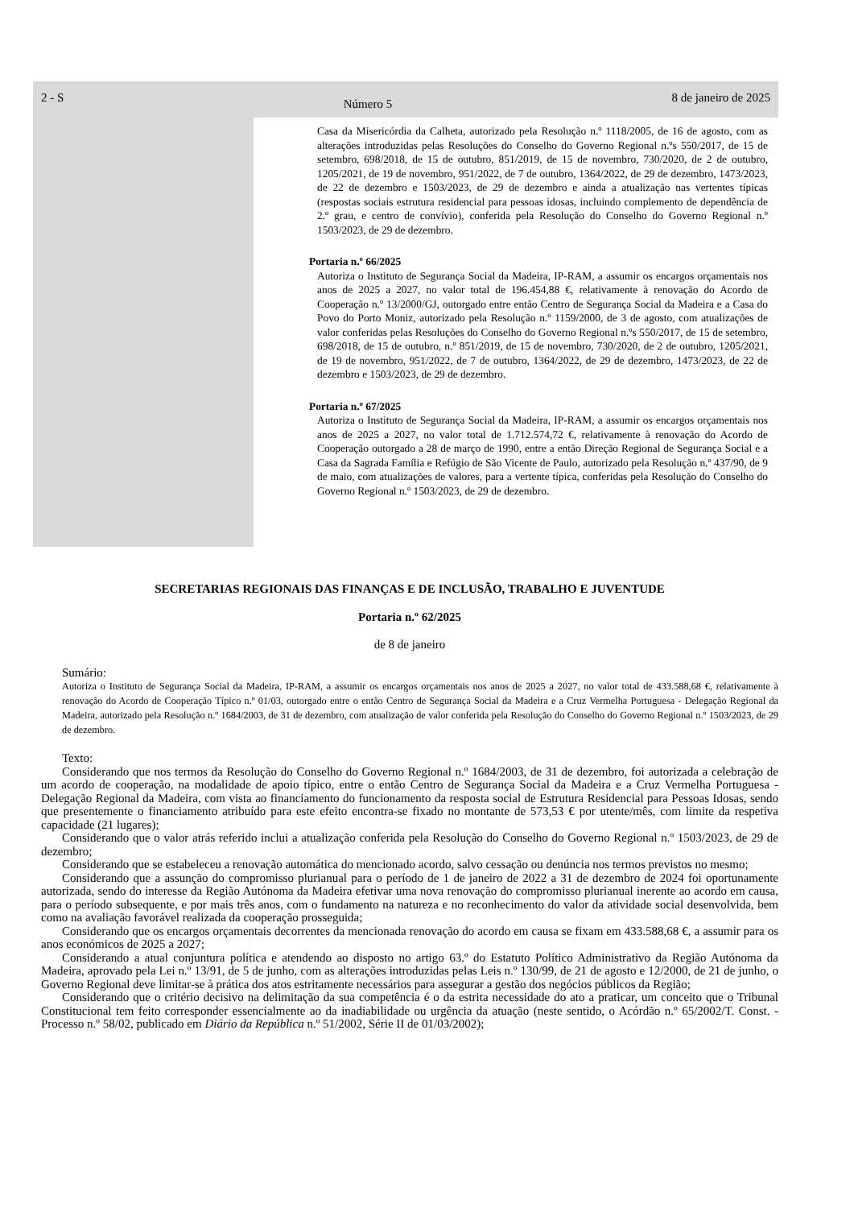2 - S
Número 5
8 de janeiro de 2025
Casa da Misericórdia da Calheta, autorizado pela Resolução n.º 1118/2005, de 16 de agosto, com as alterações introduzidas pelas Resoluções do Conselho do Governo Regional n.ºs 550/2017, de 15 de setembro, 698/2018, de 15 de outubro, 851/2019, de 15 de novembro, 730/2020, de 2 de outubro, 1205/2021, de 19 de novembro, 951/2022, de 7 de outubro, 1364/2022, de 29 de dezembro, 1473/2023, de 22 de dezembro e 1503/2023, de 29 de dezembro e ainda a atualização nas vertentes típicas (respostas sociais estrutura residencial para pessoas idosas, incluindo complemento de dependência de 2.º grau, e centro de convívio), conferida pela Resolução do Conselho do Governo Regional n.º 1503/2023, de 29 de dezembro.
Portaria n.º 66/2025
Autoriza o Instituto de Segurança Social da Madeira, IP-RAM, a assumir os encargos orçamentais nos anos de 2025 a 2027, no valor total de 196.454,88 €, relativamente à renovação do Acordo de Cooperação n.º 13/2000/GJ, outorgado entre então Centro de Segurança Social da Madeira e a Casa do Povo do Porto Moniz, autorizado pela Resolução n.º 1159/2000, de 3 de agosto, com atualizações de valor conferidas pelas Resoluções do Conselho do Governo Regional n.ºs 550/2017, de 15 de setembro, 698/2018, de 15 de outubro, n.º 851/2019, de 15 de novembro, 730/2020, de 2 de outubro, 1205/2021, de 19 de novembro, 951/2022, de 7 de outubro, 1364/2022, de 29 de dezembro, 1473/2023, de 22 de dezembro e 1503/2023, de 29 de dezembro.
Portaria n.º 67/2025
Autoriza o Instituto de Segurança Social da Madeira, IP-RAM, a assumir os encargos orçamentais nos anos de 2025 a 2027, no valor total de 1.712.574,72 €, relativamente à renovação do Acordo de Cooperação outorgado a 28 de março de 1990, entre a então Direção Regional de Segurança Social e a Casa da Sagrada Família e Refúgio de São Vicente de Paulo, autorizado pela Resolução n.º 437/90, de 9 de maio, com atualizações de valores, para a vertente típica, conferidas pela Resolução do Conselho do Governo Regional n.º 1503/2023, de 29 de dezembro.
SECRETARIAS REGIONAIS DAS FINANÇAS E DE INCLUSÃO, TRABALHO E JUVENTUDE
Portaria n.º 62/2025
de 8 de janeiro
Sumário:
Autoriza o Instituto de Segurança Social da Madeira, IP-RAM, a assumir os encargos orçamentais nos anos de 2025 a 2027, no valor total de 433.588,68 €, relativamente à renovação do Acordo de Cooperação Típico n.º 01/03, outorgado entre o então Centro de Segurança Social da Madeira e a Cruz Vermelha Portuguesa - Delegação Regional da Madeira, autorizado pela Resolução n.º 1684/2003, de 31 de dezembro, com atualização de valor conferida pela Resolução do Conselho do Governo Regional n.º 1503/2023, de 29 de dezembro.
Texto:
Considerando que nos termos da Resolução do Conselho do Governo Regional n.º 1684/2003, de 31 de dezembro, foi autorizada a celebração de um acordo de cooperação, na modalidade de apoio típico, entre o então Centro de Segurança Social da Madeira e a Cruz Vermelha Portuguesa - Delegação Regional da Madeira, com vista ao financiamento do funcionamento da resposta social de Estrutura Residencial para Pessoas Idosas, sendo que presentemente o financiamento atribuído para este efeito encontra-se fixado no montante de 573,53 € por utente/mês, com limite da respetiva capacidade (21 lugares);
Considerando que o valor atrás referido inclui a atualização conferida pela Resolução do Conselho do Governo Regional n.º 1503/2023, de 29 de dezembro;
Considerando que se estabeleceu a renovação automática do mencionado acordo, salvo cessação ou denúncia nos termos previstos no mesmo;
Considerando que a assunção do compromisso plurianual para o período de 1 de janeiro de 2022 a 31 de dezembro de 2024 foi oportunamente autorizada, sendo do interesse da Região Autónoma da Madeira efetivar uma nova renovação do compromisso plurianual inerente ao acordo em causa, para o período subsequente, e por mais três anos, com o fundamento na natureza e no reconhecimento do valor da atividade social desenvolvida, bem como na avaliação favorável realizada da cooperação prosseguida;
Considerando que os encargos orçamentais decorrentes da mencionada renovação do acordo em causa se fixam em 433.588,68 €, a assumir para os anos económicos de 2025 a 2027;
Considerando a atual conjuntura política e atendendo ao disposto no artigo 63.º do Estatuto Político Administrativo da Região Autónoma da Madeira, aprovado pela Lei n.º 13/91, de 5 de junho, com as alterações introduzidas pelas Leis n.º 130/99, de 21 de agosto e 12/2000, de 21 de junho, o Governo Regional deve limitar-se à prática dos atos estritamente necessários para assegurar a gestão dos negócios públicos da Região;
Considerando que o critério decisivo na delimitação da sua competência é o da estrita necessidade do ato a praticar, um conceito que o Tribunal Constitucional tem feito corresponder essencialmente ao da inadiabilidade ou urgência da atuação (neste sentido, o Acórdão n.º 65/2002/T. Const. - Processo n.º 58/02, publicado em Diário da República n.º 51/2002, Série II de 01/03/2002);